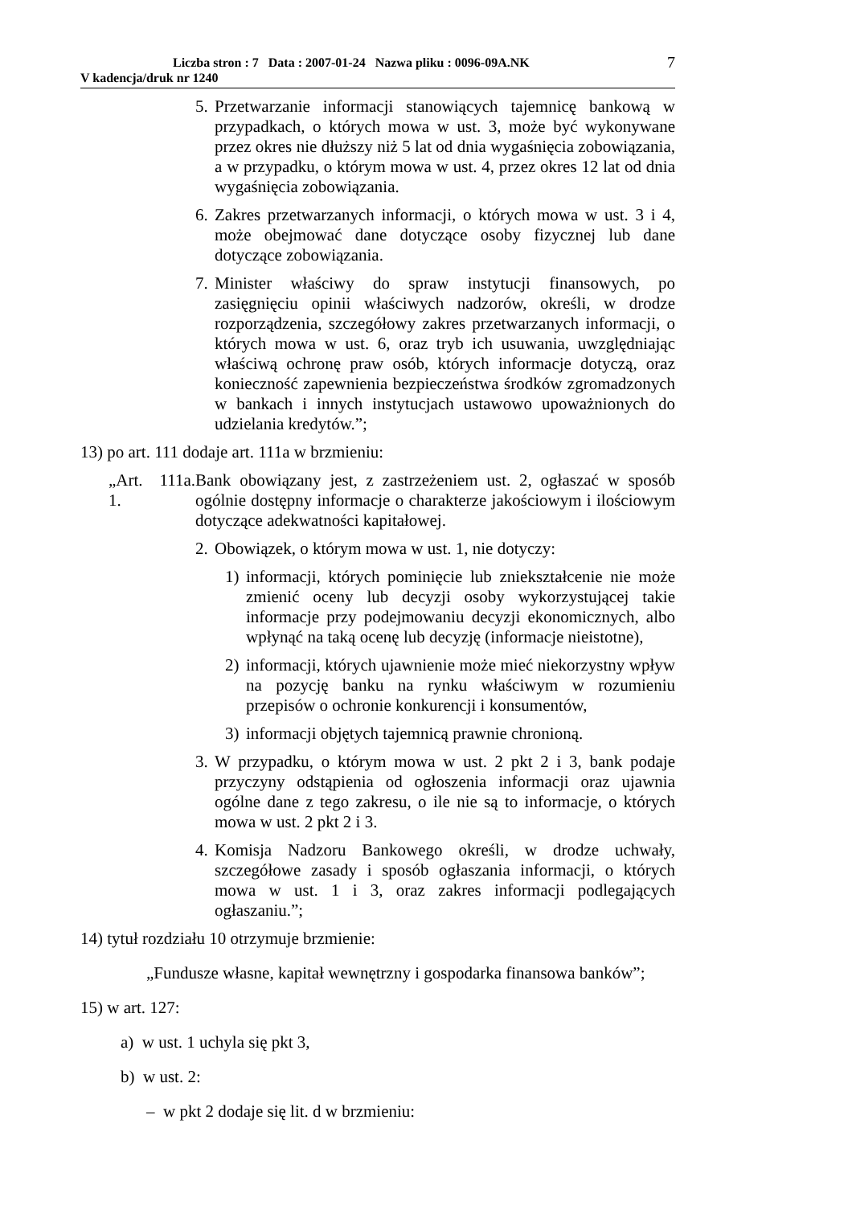Liczba stron : 7 Data : 2007-01-24 Nazwa pliku : 0096-09A.NK
V kadencja/druk nr 1240
7
5. Przetwarzanie informacji stanowiących tajemnicę bankową w przypadkach, o których mowa w ust. 3, może być wykonywane przez okres nie dłuższy niż 5 lat od dnia wygaśnięcia zobowiązania, a w przypadku, o którym mowa w ust. 4, przez okres 12 lat od dnia wygaśnięcia zobowiązania.
6. Zakres przetwarzanych informacji, o których mowa w ust. 3 i 4, może obejmować dane dotyczące osoby fizycznej lub dane dotyczące zobowiązania.
7. Minister właściwy do spraw instytucji finansowych, po zasięgnięciu opinii właściwych nadzorów, określi, w drodze rozporządzenia, szczegółowy zakres przetwarzanych informacji, o których mowa w ust. 6, oraz tryb ich usuwania, uwzględniając właściwą ochronę praw osób, których informacje dotyczą, oraz konieczność zapewnienia bezpieczeństwa środków zgromadzonych w bankach i innych instytucjach ustawowo upoważnionych do udzielania kredytów.”;
13) po art. 111 dodaje art. 111a w brzmieniu:
„Art. 111a. 1. Bank obowiązany jest, z zastrzeżeniem ust. 2, ogłaszać w sposób ogólnie dostępny informacje o charakterze jakościowym i ilościowym dotyczące adekwatności kapitałowej.
2. Obowiązek, o którym mowa w ust. 1, nie dotyczy:
1) informacji, których pominięcie lub zniekształcenie nie może zmienić oceny lub decyzji osoby wykorzystującej takie informacje przy podejmowaniu decyzji ekonomicznych, albo wpłynąć na taką ocenę lub decyzję (informacje nieistotne),
2) informacji, których ujawnienie może mieć niekorzystny wpływ na pozycję banku na rynku właściwym w rozumieniu przepisów o ochronie konkurencji i konsumentów,
3) informacji objętych tajemnicą prawnie chronioną.
3. W przypadku, o którym mowa w ust. 2 pkt 2 i 3, bank podaje przyczyny odstąpienia od ogłoszenia informacji oraz ujawnia ogólne dane z tego zakresu, o ile nie są to informacje, o których mowa w ust. 2 pkt 2 i 3.
4. Komisja Nadzoru Bankowego określi, w drodze uchwały, szczegółowe zasady i sposób ogłaszania informacji, o których mowa w ust. 1 i 3, oraz zakres informacji podlegających ogłaszaniu.”;
14) tytuł rozdziału 10 otrzymuje brzmienie:
„Fundusze własne, kapitał wewnętrzny i gospodarka finansowa banków”;
15) w art. 127:
a) w ust. 1 uchyla się pkt 3,
b) w ust. 2:
– w pkt 2 dodaje się lit. d w brzmieniu: